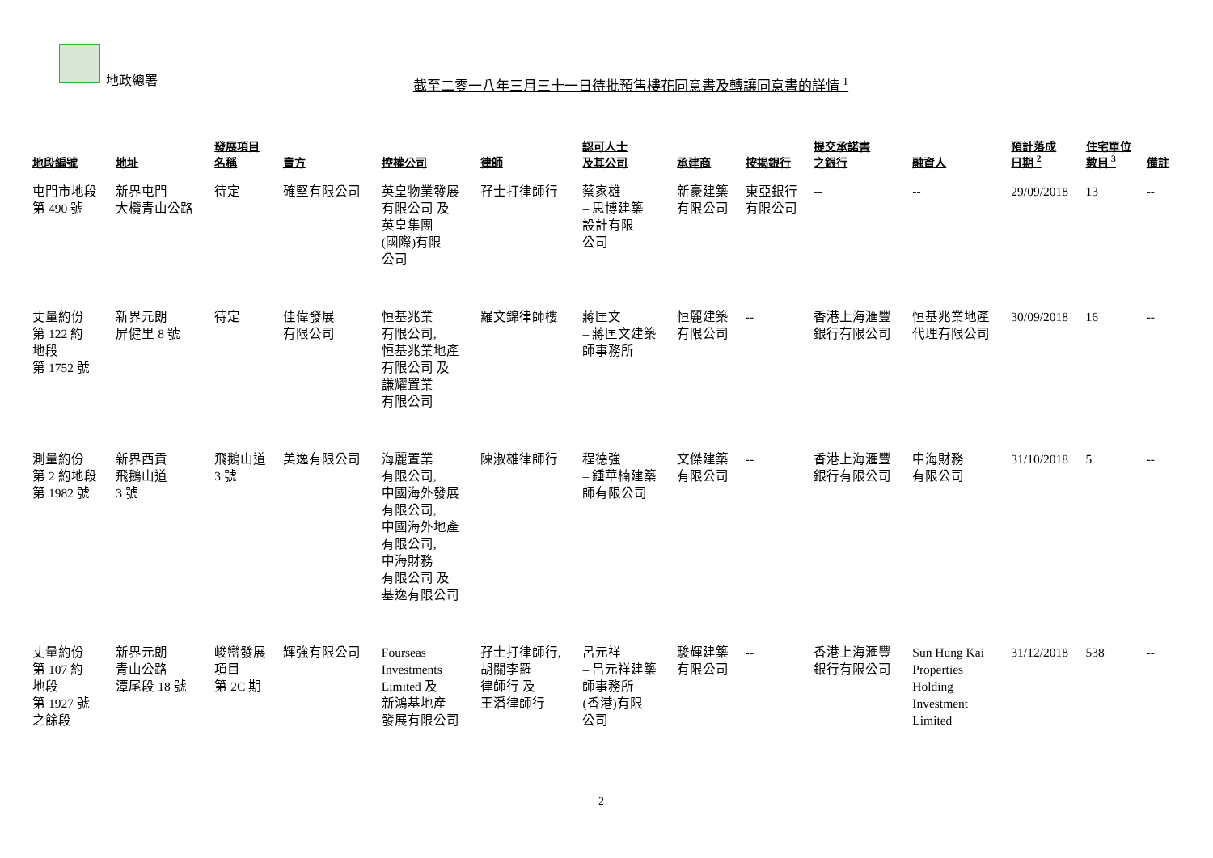地政總署
截至二零一八年三月三十一日待批預售樓花同意書及轉讓同意書的詳情 <sup>1</sup>
| 地段編號 | 地址 | 發展項目 名稱 | 賣方 | 控權公司 | 律師 | 認可人士 及其公司 | 承建商 | 按揭銀行 | 提交承諾書 之銀行 | 融資人 | 預計落成 日期 <sup>2</sup> | 住宅單位 數目 <sup>3</sup> | 備註 |
| --- | --- | --- | --- | --- | --- | --- | --- | --- | --- | --- | --- | --- | --- |
| 屯門市地段 第 490 號 | 新界屯門 大欖青山公路 | 待定 | 確堅有限公司 | 英皇物業發展 有限公司 及 英皇集團 (國際)有限 公司 | 孖士打律師行 | 蔡家雄 – 思博建築 設計有限 公司 | 新豪建築 有限公司 | 東亞銀行 有限公司 | -- | -- | 29/09/2018 | 13 | -- |
| 丈量約份 第 122 約 地段 第 1752 號 | 新界元朗 屏健里 8 號 | 待定 | 佳偉發展 有限公司 | 恒基兆業 有限公司, 恒基兆業地產 有限公司 及 謙耀置業 有限公司 | 羅文錦律師樓 | 蔣匡文 – 蔣匡文建築 師事務所 | 恒麗建築 有限公司 | -- | 香港上海滙豐 銀行有限公司 | 恒基兆業地產 代理有限公司 | 30/09/2018 | 16 | -- |
| 測量約份 第 2 約地段 第 1982 號 | 新界西貢 飛鵝山道 3 號 | 飛鵝山道 3 號 | 美逸有限公司 | 海麗置業 有限公司, 中國海外發展 有限公司, 中國海外地產 有限公司, 中海財務 有限公司 及 基逸有限公司 | 陳淑雄律師行 | 程德強 – 鍾華楠建築 師有限公司 | 文傑建築 有限公司 | -- | 香港上海滙豐 銀行有限公司 | 中海財務 有限公司 | 31/10/2018 | 5 | -- |
| 丈量約份 第 107 約 地段 第 1927 號 之餘段 | 新界元朗 青山公路 潭尾段 18 號 | 峻巒發展 項目 第 2C 期 | 輝強有限公司 | Fourseas Investments Limited 及 新鴻基地產 發展有限公司 | 孖士打律師行, 胡關李羅 律師行 及 王潘律師行 | 呂元祥 – 呂元祥建築 師事務所 (香港)有限 公司 | 駿輝建築 有限公司 | -- | 香港上海滙豐 銀行有限公司 | Sun Hung Kai Properties Holding Investment Limited | 31/12/2018 | 538 | -- |
2